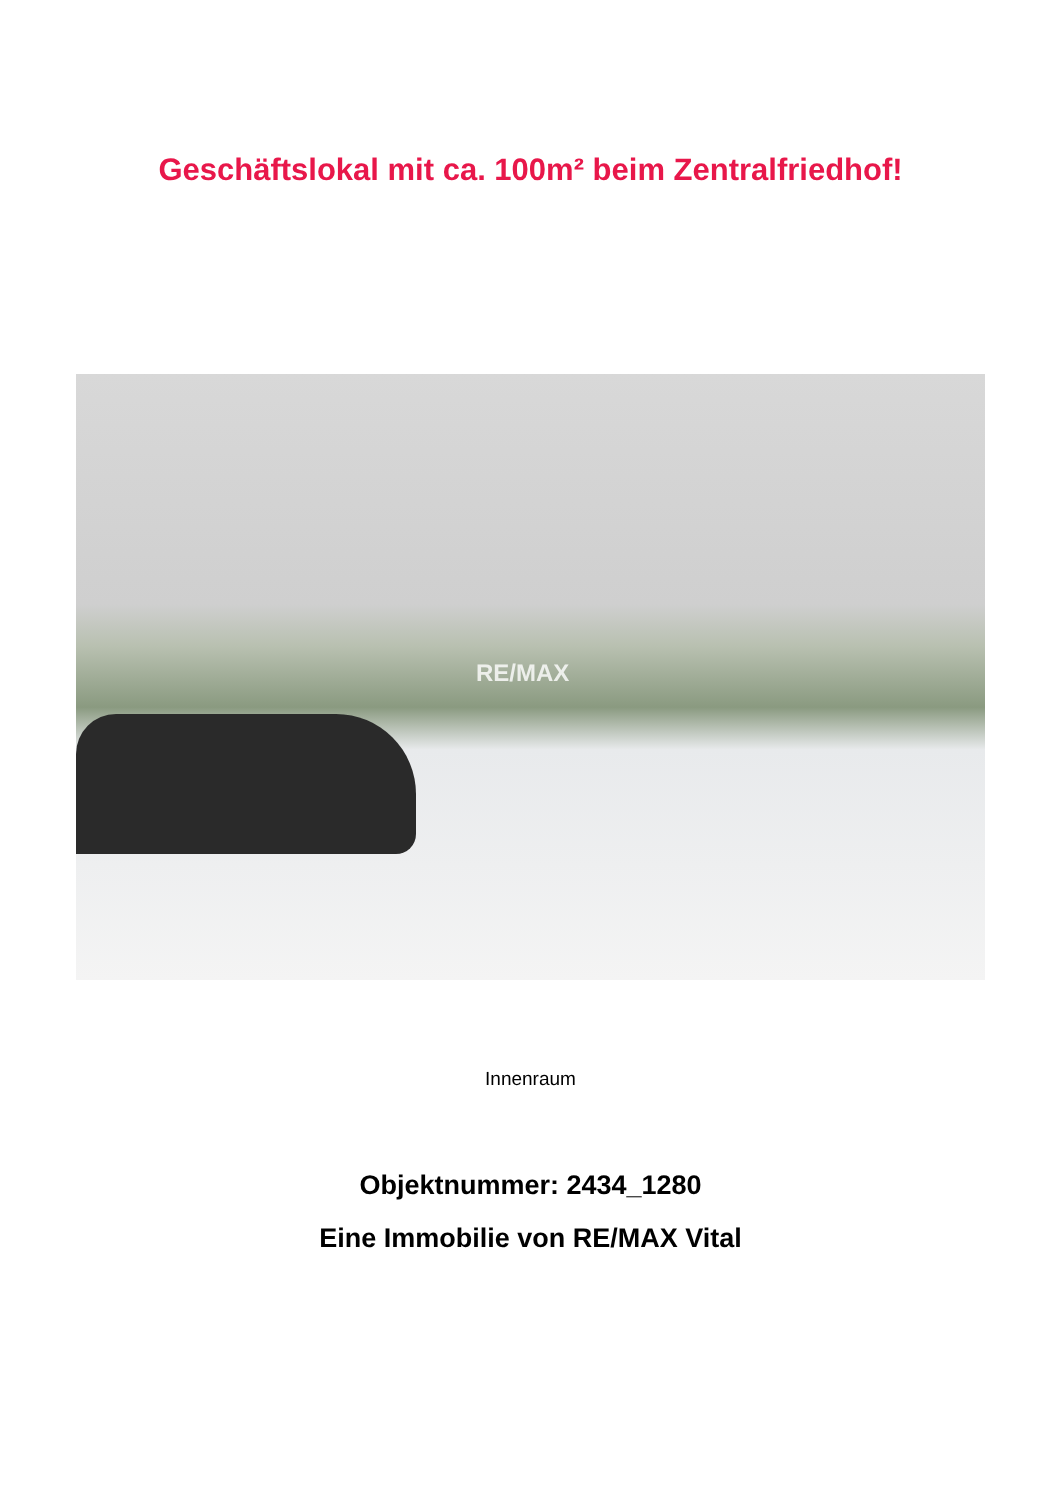Geschäftslokal mit ca. 100m² beim Zentralfriedhof!
RE/MAX
Innenraum
Objektnummer: 2434_1280
Eine Immobilie von RE/MAX Vital